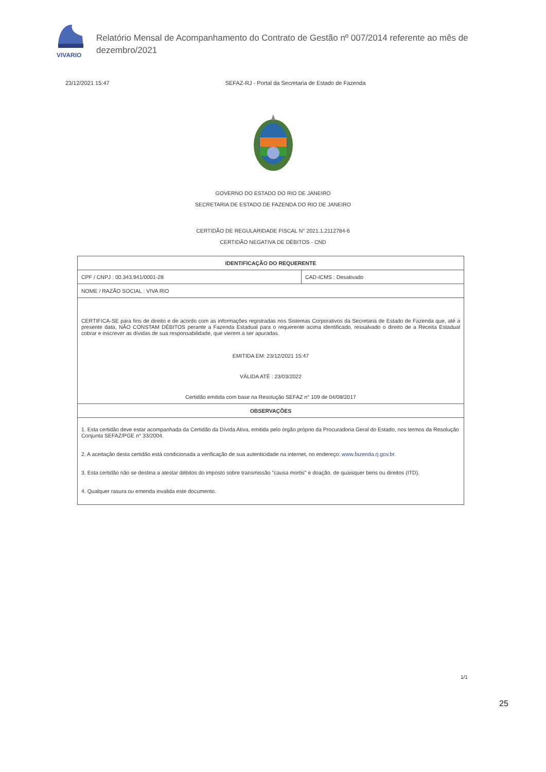VIVARIO
Relatório Mensal de Acompanhamento do Contrato de Gestão nº 007/2014 referente ao mês de dezembro/2021
23/12/2021 15:47 SEFAZ-RJ - Portal da Secretaria de Estado de Fazenda
GOVERNO DO ESTADO DO RIO DE JANEIRO
SECRETARIA DE ESTADO DE FAZENDA DO RIO DE JANEIRO
CERTIDÃO DE REGULARIDADE FISCAL N° 2021.1.2112784-6
CERTIDÃO NEGATIVA DE DÉBITOS - CND
| IDENTIFICAÇÃO DO REQUERENTE | |
| --- | --- |
| CPF / CNPJ : 00.343.941/0001-28 | CAD-ICMS : Desativado |
| NOME / RAZÃO SOCIAL : VIVA RIO | |
| CERTIFICA-SE para fins de direito e de acordo com as informações registradas nos Sistemas Corporativos da Secretaria de Estado de Fazenda que, até a presente data, NÃO CONSTAM DÉBITOS perante a Fazenda Estadual para o requerente acima identificado, ressalvado o direito de a Receita Estadual cobrar e inscrever as dívidas de sua responsabilidade, que vierem a ser apuradas. EMITIDA EM: 23/12/2021 15:47 VÁLIDA ATÉ : 23/03/2022 Certidão emitida com base na Resolução SEFAZ n° 109 de 04/08/2017 | |
| OBSERVAÇÕES | |
| 1. Esta certidão deve estar acompanhada da Certidão da Dívida Ativa, emitida pelo órgão próprio da Procuradoria Geral do Estado, nos termos da Resolução Conjunta SEFAZ/PGE n° 33/2004. 2. A aceitação desta certidão está condicionada a verificação de sua autenticidade na internet, no endereço: www.fazenda.rj.gov.br . 3. Esta certidão não se destina a atestar débitos do imposto sobre transmissão "causa mortis" e doação, de quaisquer bens ou direitos (ITD). 4. Qualquer rasura ou emenda invalida este documento. | |
1/1
25